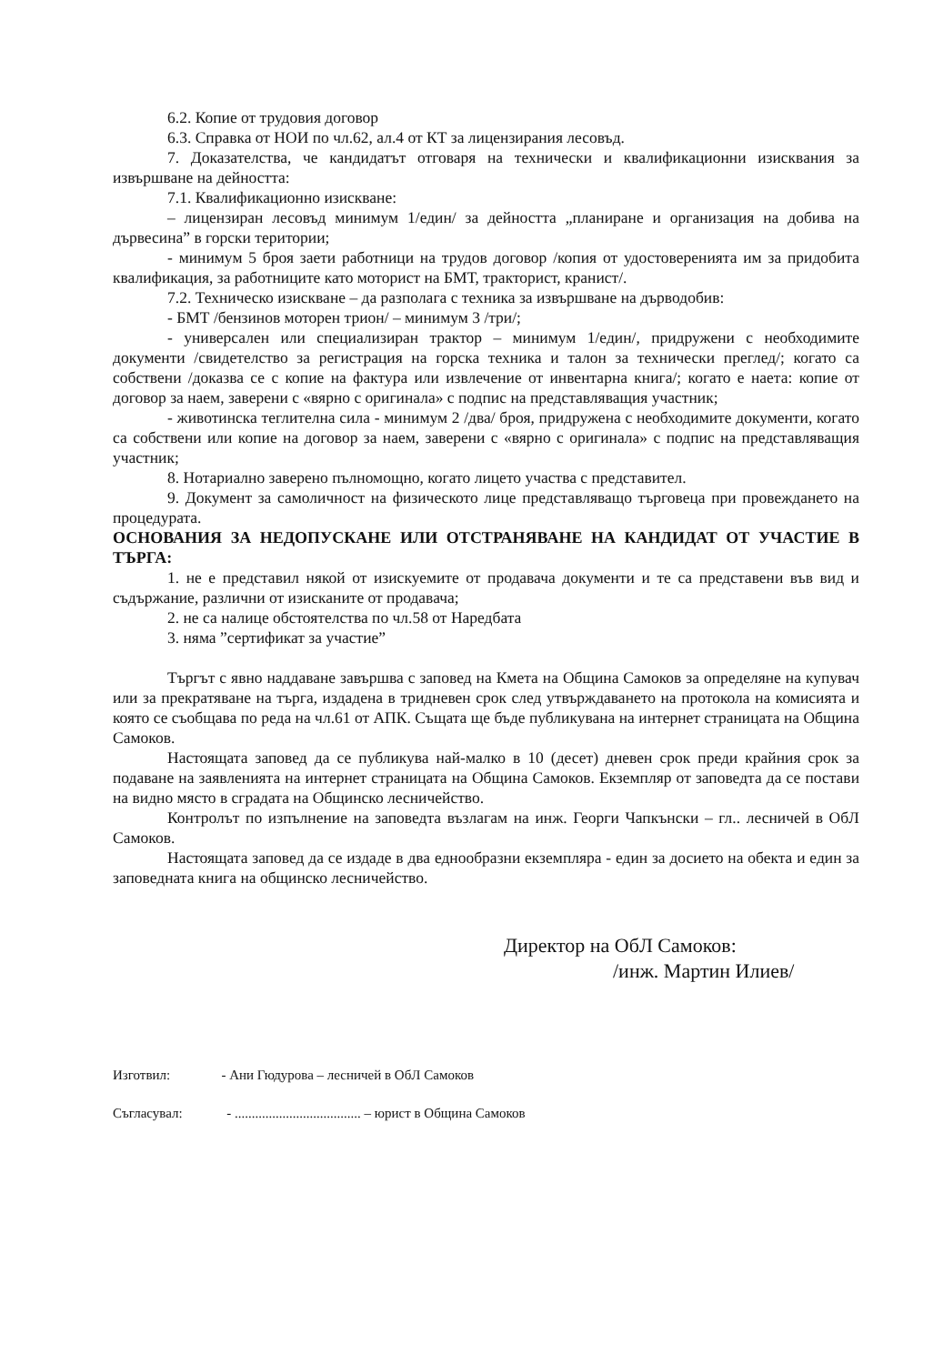6.2. Копие от трудовия договор
6.3. Справка от НОИ по чл.62, ал.4 от КТ за лицензирания лесовъд.
7. Доказателства, че кандидатът отговаря на технически и квалификационни изисквания за извършване на дейността:
7.1. Квалификационно изискване:
– лицензиран лесовъд минимум 1/един/ за дейността „планиране и организация на добива на дървесина” в горски територии;
- минимум 5 броя заети работници на трудов договор /копия от удостоверенията им за придобита квалификация, за работниците като моторист на БМТ, тракторист, кранист/.
7.2. Техническо изискване – да разполага с техника за извършване на дърводобив:
- БМТ /бензинов моторен трион/ – минимум 3 /три/;
- универсален или специализиран трактор – минимум 1/един/, придружени с необходимите документи /свидетелство за регистрация на горска техника и талон за технически преглед/; когато са собствени /доказва се с копие на фактура или извлечение от инвентарна книга/; когато е наета: копие от договор за наем, заверени с «вярно с оригинала» с подпис на представляващия участник;
- животинска теглителна сила - минимум 2 /два/ броя, придружена с необходимите документи, когато са собствени или копие на договор за наем, заверени с «вярно с оригинала» с подпис на представляващия участник;
8. Нотариално заверено пълномощно, когато лицето участва с представител.
9. Документ за самоличност на физическото лице представляващо търговеца при провеждането на процедурата.
ОСНОВАНИЯ ЗА НЕДОПУСКАНЕ ИЛИ ОТСТРАНЯВАНЕ НА КАНДИДАТ ОТ УЧАСТИЕ В ТЪРГА:
1. не е представил някой от изискуемите от продавача документи и те са представени във вид и съдържание, различни от изисканите от продавача;
2. не са налице обстоятелства по чл.58 от Наредбата
3. няма ”сертификат за участие”
Търгът с явно наддаване завършва с заповед на Кмета на Община Самоков за определяне на купувач или за прекратяване на търга, издадена в тридневен срок след утвърждаването на протокола на комисията и която се съобщава по реда на чл.61 от АПК. Същата ще бъде публикувана на интернет страницата на Община Самоков.
Настоящата заповед да се публикува най-малко в 10 (десет) дневен срок преди крайния срок за подаване на заявленията на интернет страницата на Община Самоков. Екземпляр от заповедта да се постави на видно място в сградата на Общинско лесничейство.
Контролът по изпълнение на заповедта възлагам на инж. Георги Чапкънски – гл.. лесничей в ОбЛ Самоков.
Настоящата заповед да се издаде в два еднообразни екземпляра - един за досието на обекта и един за заповедната книга на общинско лесничейство.
Директор на ОбЛ Самоков:
/инж. Мартин Илиев/
Изготвил: - Ани Гюдурова – лесничей в ОбЛ Самоков
Съгласувал: - ..................................... – юрист в Община Самоков